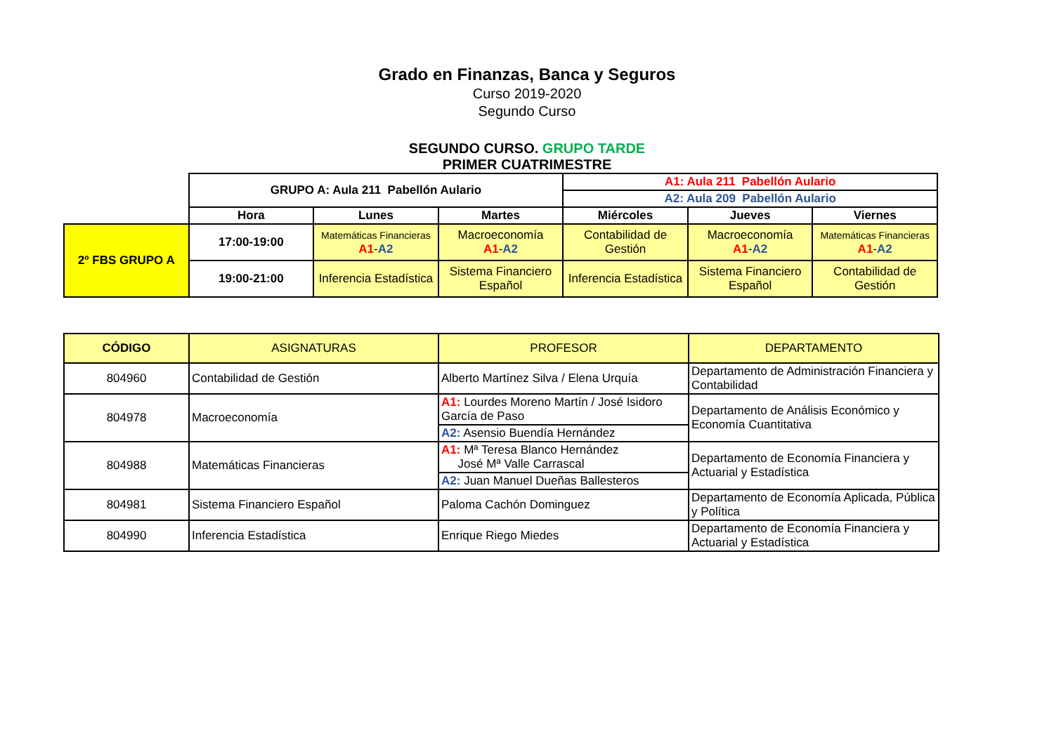Grado en Finanzas, Banca y Seguros
Curso 2019-2020
Segundo Curso
SEGUNDO CURSO. GRUPO TARDE
PRIMER CUATRIMESTRE
| | GRUPO A: Aula 211 Pabellón Aulario | | | A1: Aula 211 Pabellón Aulario | | |
| | | | | A2: Aula 209 Pabellón Aulario | | |
| | Hora | Lunes | Martes | Miércoles | Jueves | Viernes |
| 2º FBS GRUPO A | 17:00-19:00 | Matemáticas Financieras A1 - A2 | Macroeconomía A1 - A2 | Contabilidad de Gestión | Macroeconomía A1 - A2 | Matemáticas Financieras A1 - A2 |
| | 19:00-21:00 | Inferencia Estadística | Sistema Financiero Español | Inferencia Estadística | Sistema Financiero Español | Contabilidad de Gestión |
| CÓDIGO | ASIGNATURAS | PROFESOR | DEPARTAMENTO |
| 804960 | Contabilidad de Gestión | Alberto Martínez Silva / Elena Urquía | Departamento de Administración Financiera y Contabilidad |
| 804978 | Macroeconomía | A1: Lourdes Moreno Martín / José Isidoro García de Paso | Departamento de Análisis Económico y Economía Cuantitativa |
| | | A2: Asensio Buendía Hernández | |
| 804988 | Matemáticas Financieras | A1: Mª Teresa Blanco Hernández José Mª Valle Carrascal | Departamento de Economía Financiera y Actuarial y Estadística |
| | | A2: Juan Manuel Dueñas Ballesteros | |
| 804981 | Sistema Financiero Español | Paloma Cachón Dominguez | Departamento de Economía Aplicada, Pública y Política |
| 804990 | Inferencia Estadística | Enrique Riego Miedes | Departamento de Economía Financiera y Actuarial y Estadística |